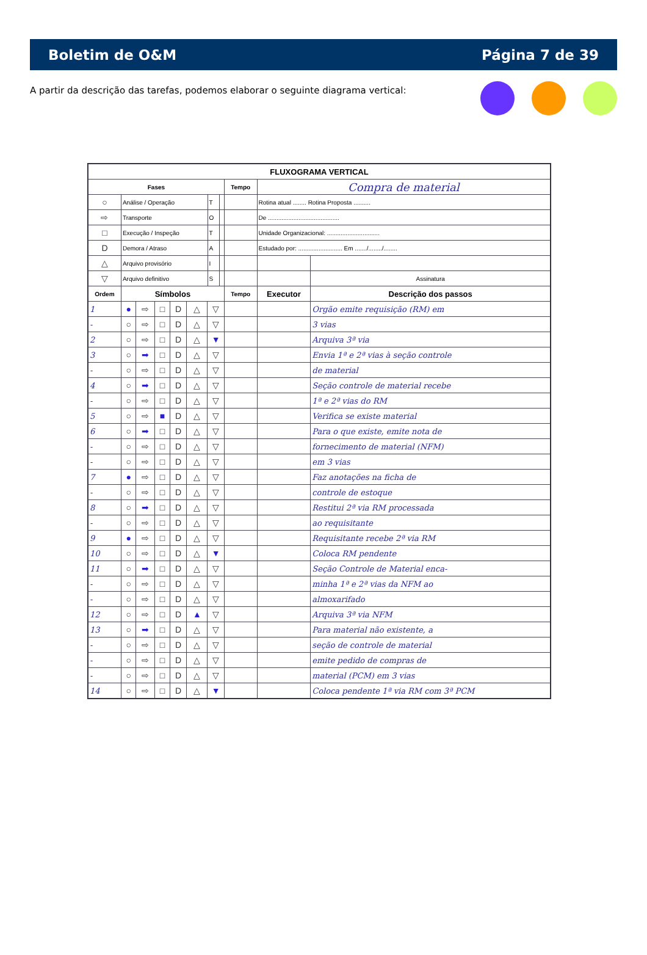Boletim de O&M Página 7 de 39
A partir da descrição das tarefas, podemos elaborar o seguinte diagrama vertical:
| FLUXOGRAMA VERTICAL | | | | | | | | | | | |
| --- | --- | --- | --- | --- | --- | --- | --- | --- | --- | --- | --- |
| Fases | | | | | | | | | Tempo | Compra de material | |
| ○ | Análise / Operação | | | | | | T | | | Rotina atual ........ Rotina Proposta .......... | |
| ⇨ | Transporte | | | | | | O | | | De .......................................... | |
| □ | Execução / Inspeção | | | | | | T | | | Unidade Organizacional: ............................... | |
| D | Demora / Atraso | | | | | | A | | | Estudado por: .......................... Em ......./......../........ | |
| △ | Arquivo provisório | | | | | | I | | | | |
| ▽ | Arquivo definitivo | | | | | | S | | | | Assinatura |
| Ordem | Símbolos | | | | | | | | Tempo | Executor | Descrição dos passos |
| 1 | ● | ⇨ | □ | D | △ | ▽ | | | | | Orgão emite requisição (RM) em |
| - | ○ | ⇨ | □ | D | △ | ▽ | | | | | 3 vias |
| 2 | ○ | ⇨ | □ | D | △ | ▼ | | | | | Arquiva 3ª via |
| 3 | ○ | ➡ | □ | D | △ | ▽ | | | | | Envia 1ª e 2ª vias à seção controle |
| - | ○ | ⇨ | □ | D | △ | ▽ | | | | | de material |
| 4 | ○ | ➡ | □ | D | △ | ▽ | | | | | Seção controle de material recebe |
| - | ○ | ⇨ | □ | D | △ | ▽ | | | | | 1ª e 2ª vias do RM |
| 5 | ○ | ⇨ | ■ | D | △ | ▽ | | | | | Verifica se existe material |
| 6 | ○ | ➡ | □ | D | △ | ▽ | | | | | Para o que existe, emite nota de |
| - | ○ | ⇨ | □ | D | △ | ▽ | | | | | fornecimento de material (NFM) |
| - | ○ | ⇨ | □ | D | △ | ▽ | | | | | em 3 vias |
| 7 | ● | ⇨ | □ | D | △ | ▽ | | | | | Faz anotações na ficha de |
| - | ○ | ⇨ | □ | D | △ | ▽ | | | | | controle de estoque |
| 8 | ○ | ➡ | □ | D | △ | ▽ | | | | | Restitui 2ª via RM processada |
| - | ○ | ⇨ | □ | D | △ | ▽ | | | | | ao requisitante |
| 9 | ● | ⇨ | □ | D | △ | ▽ | | | | | Requisitante recebe 2ª via RM |
| 10 | ○ | ⇨ | □ | D | △ | ▼ | | | | | Coloca RM pendente |
| 11 | ○ | ➡ | □ | D | △ | ▽ | | | | | Seção Controle de Material enca- |
| - | ○ | ⇨ | □ | D | △ | ▽ | | | | | minha 1ª e 2ª vias da NFM ao |
| - | ○ | ⇨ | □ | D | △ | ▽ | | | | | almoxarifado |
| 12 | ○ | ⇨ | □ | D | ▲ | ▽ | | | | | Arquiva 3ª via NFM |
| 13 | ○ | ➡ | □ | D | △ | ▽ | | | | | Para material não existente, a |
| - | ○ | ⇨ | □ | D | △ | ▽ | | | | | seção de controle de material |
| - | ○ | ⇨ | □ | D | △ | ▽ | | | | | emite pedido de compras de |
| - | ○ | ⇨ | □ | D | △ | ▽ | | | | | material (PCM) em 3 vias |
| 14 | ○ | ⇨ | □ | D | △ | ▼ | | | | | Coloca pendente 1ª via RM com 3ª PCM |